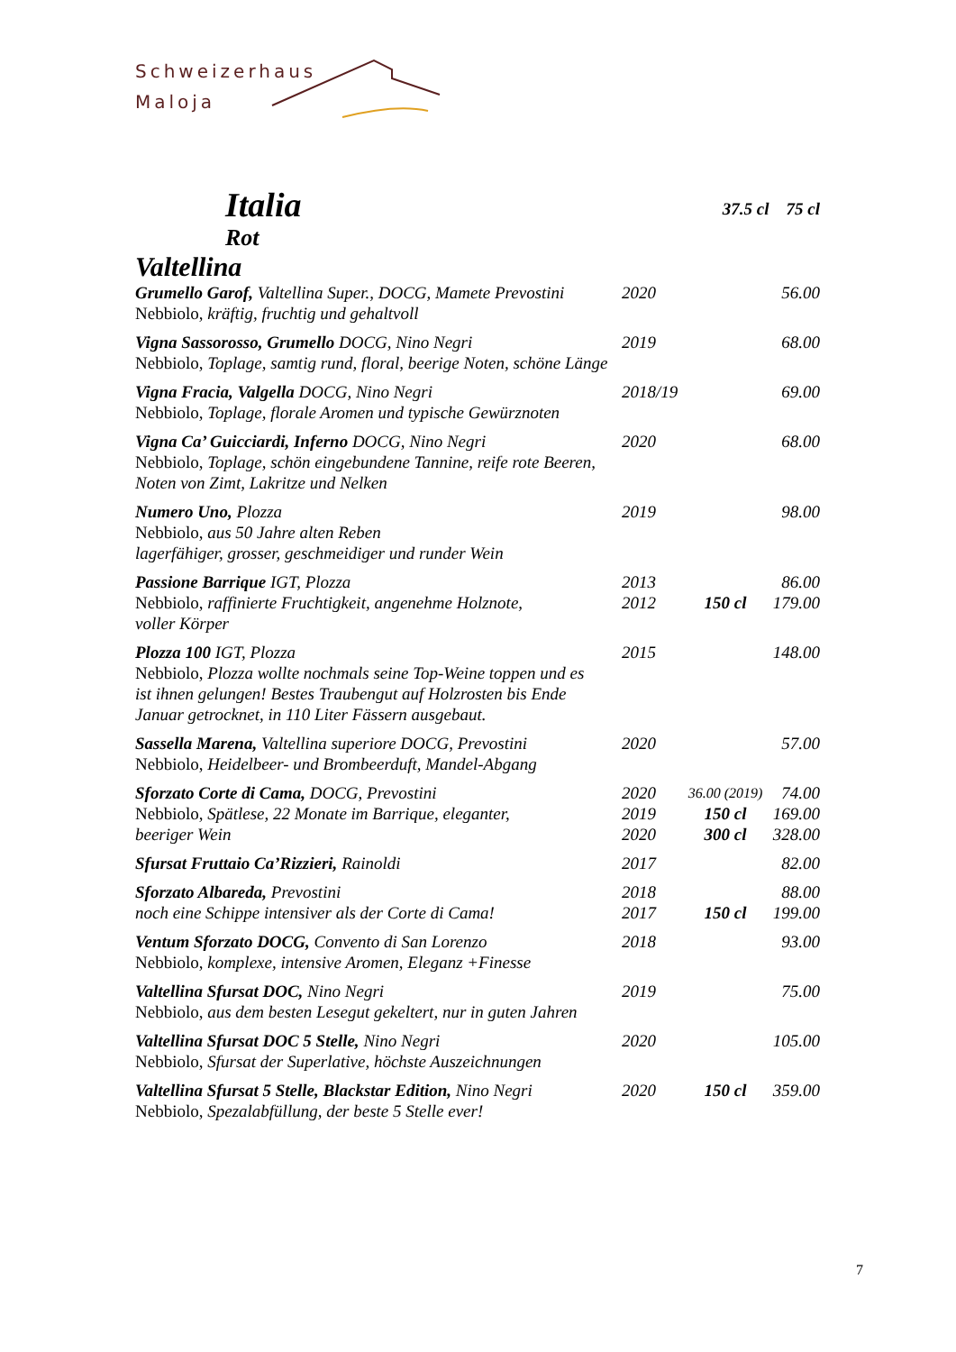Schweizerhaus
Maloja
Italia
37.5 cl 75 cl
Rot
Valtellina
| Grumello Garof, Valtellina Super., DOCG, Mamete Prevostini | 2020 | | 56.00 |
| Nebbiolo, kräftig, fruchtig und gehaltvoll | | | |
| Vigna Sassorosso, Grumello DOCG, Nino Negri | 2019 | | 68.00 |
| Nebbiolo, Toplage, samtig rund, floral, beerige Noten, schöne Länge | | | |
| Vigna Fracia, Valgella DOCG, Nino Negri | 2018/19 | | 69.00 |
| Nebbiolo, Toplage, florale Aromen und typische Gewürznoten | | | |
| Vigna Ca’ Guicciardi, Inferno DOCG, Nino Negri | 2020 | | 68.00 |
| Nebbiolo, Toplage, schön eingebundene Tannine, reife rote Beeren, Noten von Zimt, Lakritze und Nelken | | | |
| Numero Uno, Plozza | 2019 | | 98.00 |
| Nebbiolo, aus 50 Jahre alten Reben lagerfähiger, grosser, geschmeidiger und runder Wein | | | |
| Passione Barrique IGT, Plozza | 2013 | | 86.00 |
| Nebbiolo, raffinierte Fruchtigkeit, angenehme Holznote, voller Körper | 2012 | 150 cl | 179.00 |
| Plozza 100 IGT, Plozza | 2015 | | 148.00 |
| Nebbiolo, Plozza wollte nochmals seine Top-Weine toppen und es ist ihnen gelungen! Bestes Traubengut auf Holzrosten bis Ende Januar getrocknet, in 110 Liter Fässern ausgebaut. | | | |
| Sassella Marena, Valtellina superiore DOCG, Prevostini | 2020 | | 57.00 |
| Nebbiolo, Heidelbeer- und Brombeerduft, Mandel-Abgang | | | |
| Sforzato Corte di Cama, DOCG, Prevostini | 2020 | 36.00 (2019) | 74.00 |
| Nebbiolo, Spätlese, 22 Monate im Barrique, eleganter, beeriger Wein | 2019 | 150 cl | 169.00 |
| | 2020 | 300 cl | 328.00 |
| Sfursat Fruttaio Ca’Rizzieri, Rainoldi | 2017 | | 82.00 |
| Sforzato Albareda, Prevostini | 2018 | | 88.00 |
| noch eine Schippe intensiver als der Corte di Cama! | 2017 | 150 cl | 199.00 |
| Ventum Sforzato DOCG, Convento di San Lorenzo | 2018 | | 93.00 |
| Nebbiolo, komplexe, intensive Aromen, Eleganz +Finesse | | | |
| Valtellina Sfursat DOC, Nino Negri | 2019 | | 75.00 |
| Nebbiolo, aus dem besten Lesegut gekeltert, nur in guten Jahren | | | |
| Valtellina Sfursat DOC 5 Stelle, Nino Negri | 2020 | | 105.00 |
| Nebbiolo, Sfursat der Superlative, höchste Auszeichnungen | | | |
| Valtellina Sfursat 5 Stelle, Blackstar Edition, Nino Negri | 2020 | 150 cl | 359.00 |
| Nebbiolo, Spezalabfüllung, der beste 5 Stelle ever! | | | |
7